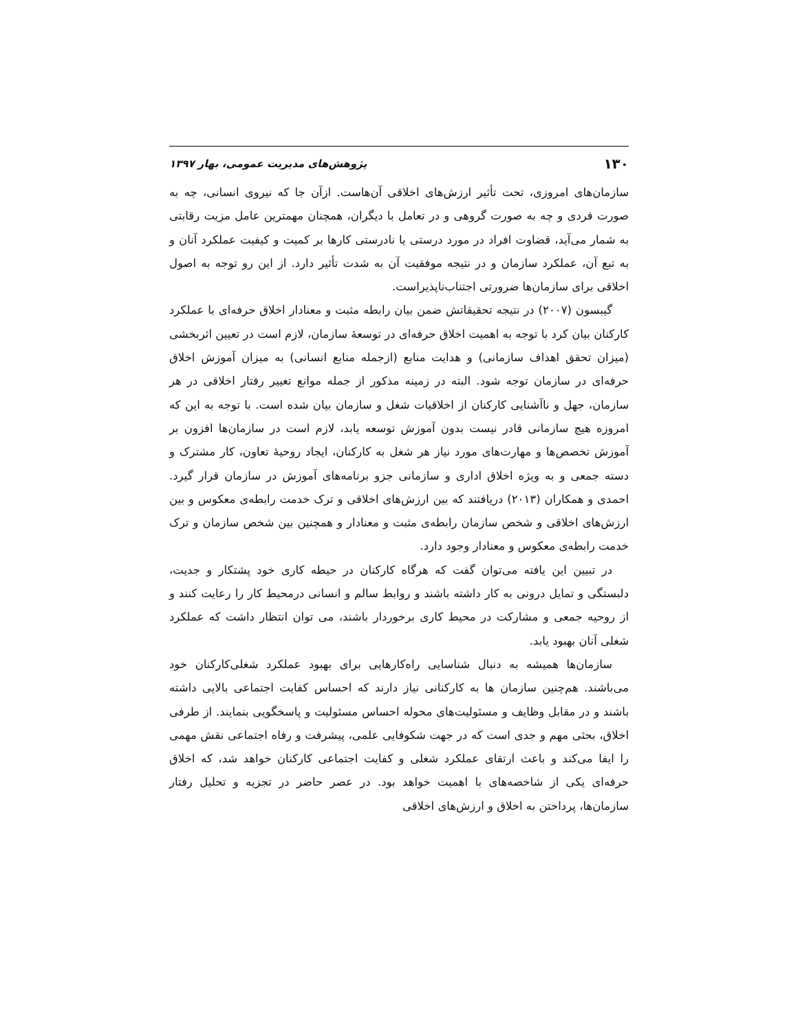۱۳۰ پژوهش‌های مدیریت عمومی، بهار ۱۳۹۷
سازمان‌های امروزی، تحت تأثیر ارزش‌های اخلاقی آن‌هاست. ازآن جا که نیروی انسانی، چه به صورت فردی و چه به صورت گروهی و در تعامل با دیگران، همچنان مهمترین عامل مزیت رقابتی به شمار می‌آید، قضاوت افراد در مورد درستی یا نادرستی کارها بر کمیت و کیفیت عملکرد آنان و به تبع آن، عملکرد سازمان و در نتیجه موفقیت آن به شدت تأثیر دارد. از این رو توجه به اصول اخلاقی برای سازمان‌ها ضرورتی اجتناب‌ناپذیراست.
گیبسون (۲۰۰۷) در نتیجه تحقیقاتش ضمن بیان رابطه مثبت و معنادار اخلاق حرفه‌ای با عملکرد کارکنان بیان کرد با توجه به اهمیت اخلاق حرفه‌ای در توسعهٔ سازمان، لازم است در تعیین اثربخشی (میزان تحقق اهداف سازمانی) و هدایت منابع (ازجمله منابع انسانی) به میزان آموزش اخلاق حرفه‌ای در سازمان توجه شود. البته در زمینه مذکور از جمله موانع تغییر رفتار اخلاقی در هر سازمان، جهل و ناآشنایی کارکنان از اخلاقیات شغل و سازمان بیان شده است. با توجه به این که امروزه هیچ سازمانی قادر نیست بدون آموزش توسعه یابد، لازم است در سازمان‌ها افزون بر آموزش تخصص‌ها و مهارت‌های مورد نیاز هر شغل به کارکنان، ایجاد روحیهٔ تعاون، کار مشترک و دسته جمعی و به ویژه اخلاق اداری و سازمانی جزو برنامه‌های آموزش در سازمان قرار گیرد. احمدی و همکاران (۲۰۱۳) دریافتند که بین ارزش‌های اخلاقی و ترک خدمت رابطه‌ی معکوس و بین ارزش‌های اخلاقی و شخص سازمان رابطه‌ی مثبت و معنادار و همچنین بین شخص سازمان و ترک خدمت رابطه‌ی معکوس و معنادار وجود دارد.
در تبیین این یافته می‌توان گفت که هرگاه کارکنان در حیطه کاری خود پشتکار و جدیت، دلبستگی و تمایل درونی به کار داشته باشند و روابط سالم و انسانی درمحیط کار را رعایت کنند و از روحیه جمعی و مشارکت در محیط کاری برخوردار باشند، می توان انتظار داشت که عملکرد شغلی آنان بهبود یابد.
سازمان‌ها همیشه به دنبال شناسایی راه‌کارهایی برای بهبود عملکرد شغلی‌کارکنان خود می‌باشند. هم‌چنین سازمان ها به کارکنانی نیاز دارند که احساس کفایت اجتماعی بالایی داشته باشند و در مقابل وظایف و مسئولیت‌های محوله احساس مسئولیت و پاسخگویی بنمایند. از طرفی اخلاق، بحثی مهم و جدی است که در جهت شکوفایی علمی، پیشرفت و رفاه اجتماعی نقش مهمی را ایفا می‌کند و باعث ارتقای عملکرد شغلی و کفایت اجتماعی کارکنان خواهد شد، که اخلاق حرفه‌ای یکی از شاخصه‌های با اهمیت خواهد بود. در عصر حاضر در تجزیه و تحلیل رفتار سازمان‌ها، پرداختن به اخلاق و ارزش‌های اخلاقی